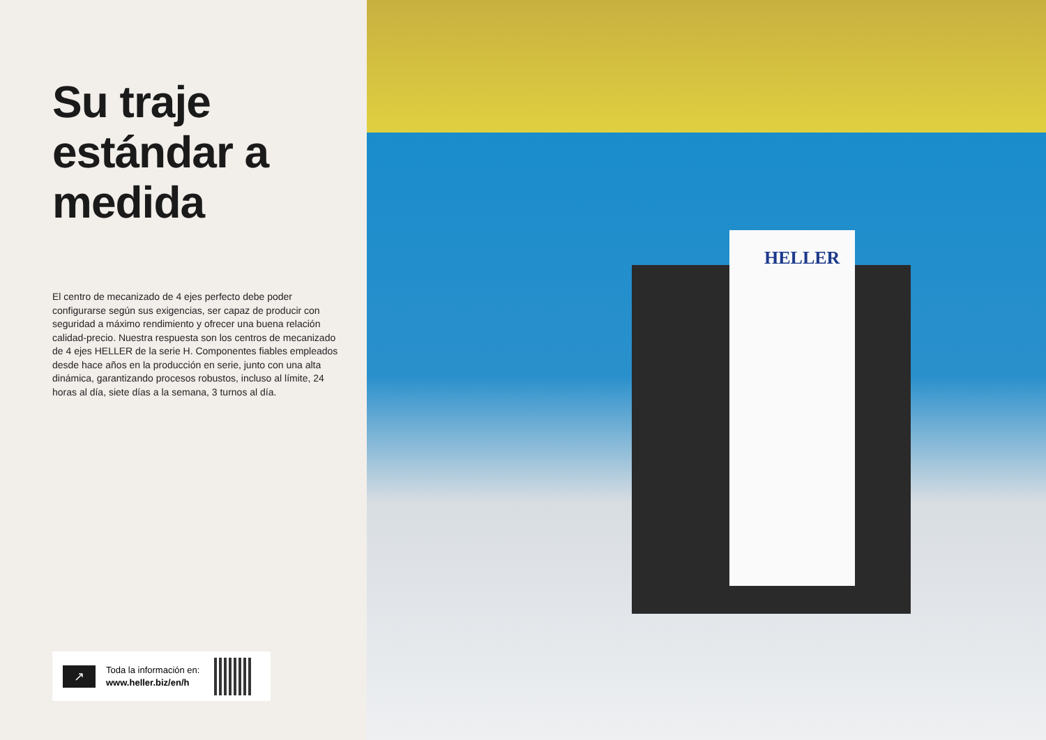Su traje estándar a medida
El centro de mecanizado de 4 ejes perfecto debe poder configurarse según sus exigencias, ser capaz de producir con seguridad a máximo rendimiento y ofrecer una buena relación calidad-precio. Nuestra respuesta son los centros de mecanizado de 4 ejes HELLER de la serie H. Componentes fiables empleados desde hace años en la producción en serie, junto con una alta dinámica, garantizando procesos robustos, incluso al límite, 24 horas al día, siete días a la semana, 3 turnos al día.
↗
Toda la información en:
www.heller.biz/en/h
HELLER